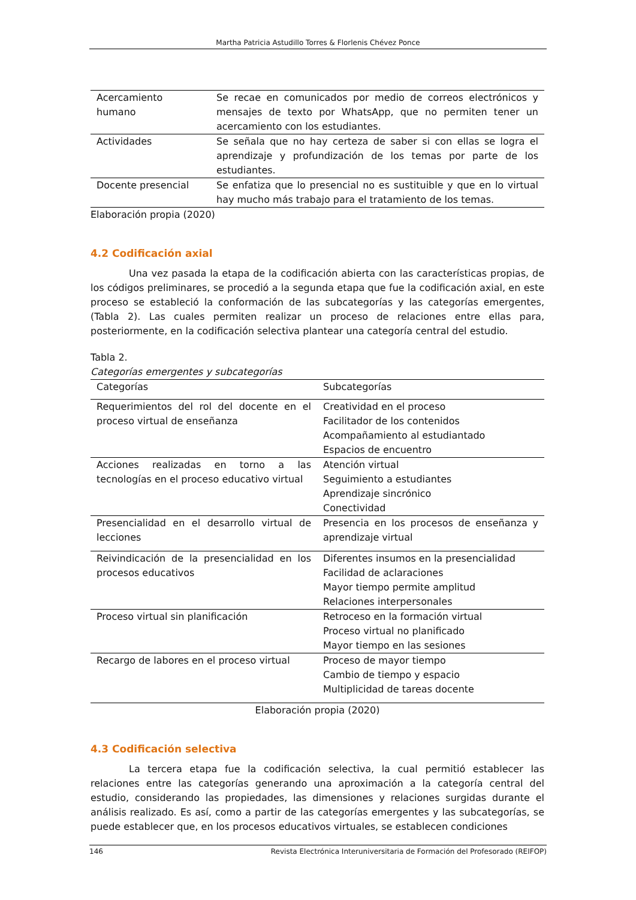Martha Patricia Astudillo Torres & Florlenis Chévez Ponce
| Acercamiento humano | Se recae en comunicados por medio de correos electrónicos y mensajes de texto por WhatsApp, que no permiten tener un acercamiento con los estudiantes. |
| Actividades | Se señala que no hay certeza de saber si con ellas se logra el aprendizaje y profundización de los temas por parte de los estudiantes. |
| Docente presencial | Se enfatiza que lo presencial no es sustituible y que en lo virtual hay mucho más trabajo para el tratamiento de los temas. |
Elaboración propia (2020)
4.2 Codificación axial
Una vez pasada la etapa de la codificación abierta con las características propias, de los códigos preliminares, se procedió a la segunda etapa que fue la codificación axial, en este proceso se estableció la conformación de las subcategorías y las categorías emergentes, (Tabla 2). Las cuales permiten realizar un proceso de relaciones entre ellas para, posteriormente, en la codificación selectiva plantear una categoría central del estudio.
Tabla 2.
Categorías emergentes y subcategorías
| Categorías | Subcategorías |
| --- | --- |
| Requerimientos del rol del docente en el proceso virtual de enseñanza | Creatividad en el proceso Facilitador de los contenidos Acompañamiento al estudiantado Espacios de encuentro |
| Acciones realizadas en torno a las tecnologías en el proceso educativo virtual | Atención virtual Seguimiento a estudiantes Aprendizaje sincrónico Conectividad |
| Presencialidad en el desarrollo virtual de lecciones | Presencia en los procesos de enseñanza y aprendizaje virtual |
| Reivindicación de la presencialidad en los procesos educativos | Diferentes insumos en la presencialidad Facilidad de aclaraciones Mayor tiempo permite amplitud Relaciones interpersonales |
| Proceso virtual sin planificación | Retroceso en la formación virtual Proceso virtual no planificado Mayor tiempo en las sesiones |
| Recargo de labores en el proceso virtual | Proceso de mayor tiempo Cambio de tiempo y espacio Multiplicidad de tareas docente |
Elaboración propia (2020)
4.3 Codificación selectiva
La tercera etapa fue la codificación selectiva, la cual permitió establecer las relaciones entre las categorías generando una aproximación a la categoría central del estudio, considerando las propiedades, las dimensiones y relaciones surgidas durante el análisis realizado. Es así, como a partir de las categorías emergentes y las subcategorías, se puede establecer que, en los procesos educativos virtuales, se establecen condiciones
146 Revista Electrónica Interuniversitaria de Formación del Profesorado (REIFOP)